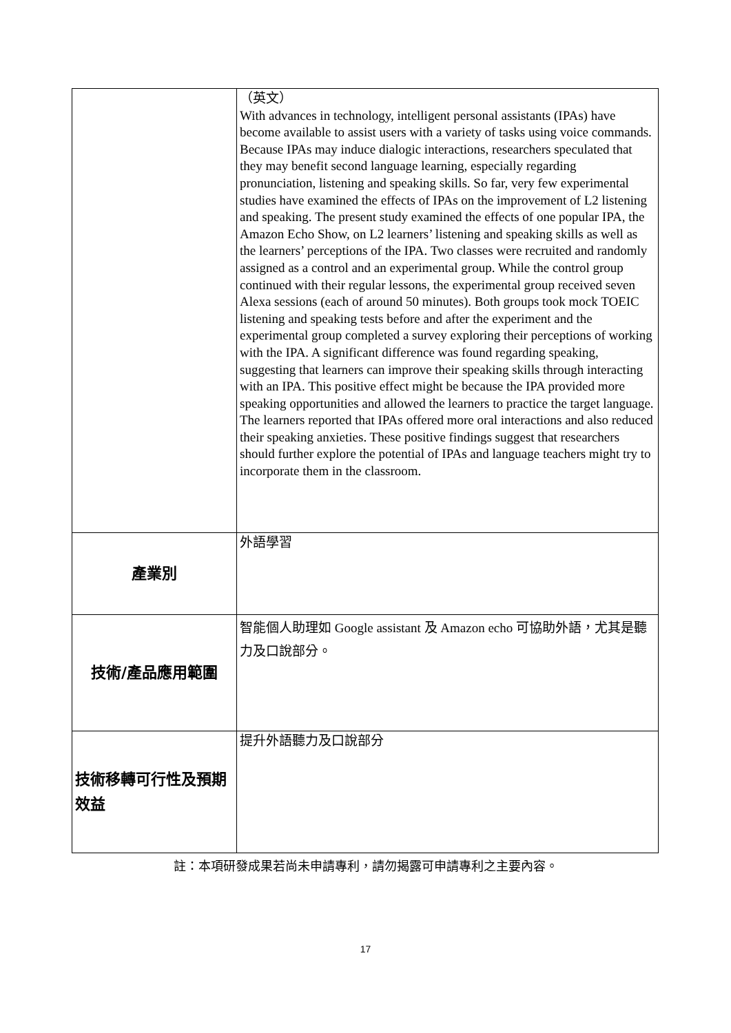| | （英文） With advances in technology, intelligent personal assistants (IPAs) have become available to assist users with a variety of tasks using voice commands. Because IPAs may induce dialogic interactions, researchers speculated that they may benefit second language learning, especially regarding pronunciation, listening and speaking skills. So far, very few experimental studies have examined the effects of IPAs on the improvement of L2 listening and speaking. The present study examined the effects of one popular IPA, the Amazon Echo Show, on L2 learners’ listening and speaking skills as well as the learners’ perceptions of the IPA. Two classes were recruited and randomly assigned as a control and an experimental group. While the control group continued with their regular lessons, the experimental group received seven Alexa sessions (each of around 50 minutes). Both groups took mock TOEIC listening and speaking tests before and after the experiment and the experimental group completed a survey exploring their perceptions of working with the IPA. A significant difference was found regarding speaking, suggesting that learners can improve their speaking skills through interacting with an IPA. This positive effect might be because the IPA provided more speaking opportunities and allowed the learners to practice the target language. The learners reported that IPAs offered more oral interactions and also reduced their speaking anxieties. These positive findings suggest that researchers should further explore the potential of IPAs and language teachers might try to incorporate them in the classroom. |
| 產業別 | 外語學習 |
| 技術/產品應用範圍 | 智能個人助理如 Google assistant 及 Amazon echo 可協助外語，尤其是聽力及口說部分。 |
| 技術移轉可行性及預期 效益 | 提升外語聽力及口說部分 |
註：本項研發成果若尚未申請專利，請勿揭露可申請專利之主要內容。
17